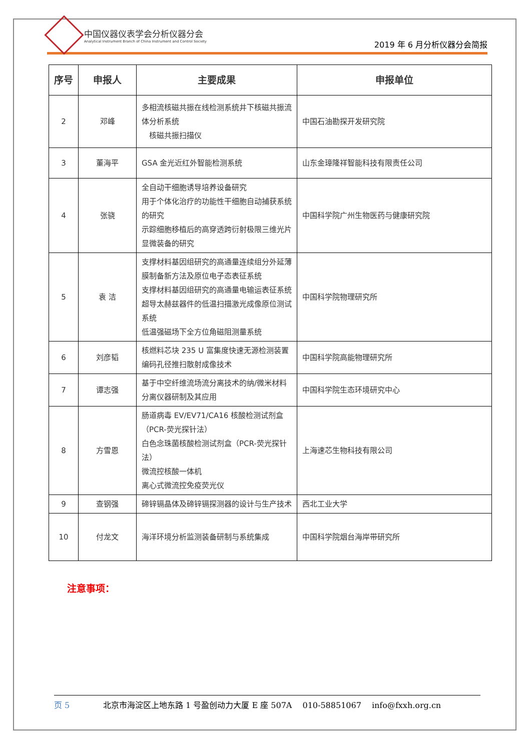中国仪器仪表学会分析仪器分会
Analytical Instrument Branch of China Instrument and Control Society
2019 年 6 月分析仪器分会简报
| 序号 | 申报人 | 主要成果 | 申报单位 |
| --- | --- | --- | --- |
| 2 | 邓峰 | 多相流核磁共振在线检测系统井下核磁共振流体分析系统 核磁共振扫描仪 | 中国石油勘探开发研究院 |
| 3 | 董海平 | GSA 金光近红外智能检测系统 | 山东金璋隆祥智能科技有限责任公司 |
| 4 | 张骁 | 全自动干细胞诱导培养设备研究 用于个体化治疗的功能性干细胞自动捕获系统的研究 示踪细胞移植后的高穿透跨衍射极限三维光片显微装备的研究 | 中国科学院广州生物医药与健康研究院 |
| 5 | 袁 洁 | 支撑材料基因组研究的高通量连续组分外延薄膜制备新方法及原位电子态表征系统 支撑材料基因组研究的高通量电输运表征系统 超导太赫兹器件的低温扫描激光成像原位测试系统 低温强磁场下全方位角磁阻测量系统 | 中国科学院物理研究所 |
| 6 | 刘彦韬 | 核燃料芯块 235 U 富集度快速无源检测装置 编码孔径推扫散射成像技术 | 中国科学院高能物理研究所 |
| 7 | 谭志强 | 基于中空纤维流场流分离技术的纳/微米材料分离仪器研制及其应用 | 中国科学院生态环境研究中心 |
| 8 | 方雪恩 | 肠道病毒 EV/EV71/CA16 核酸检测试剂盒（PCR-荧光探针法） 白色念珠菌核酸检测试剂盒（PCR-荧光探针法） 微流控核酸一体机 离心式微流控免疫荧光仪 | 上海速芯生物科技有限公司 |
| 9 | 查钢强 | 碲锌镉晶体及碲锌镉探测器的设计与生产技术 | 西北工业大学 |
| 10 | 付龙文 | 海洋环境分析监测装备研制与系统集成 | 中国科学院烟台海岸带研究所 |
注意事项：
页 5 北京市海淀区上地东路 1 号盈创动力大厦 E 座 507A　 010-58851067　 info@fxxh.org.cn